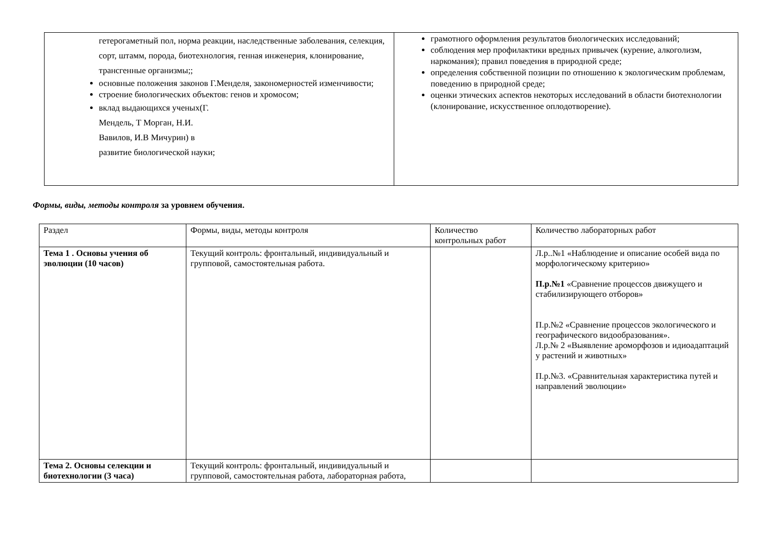| гетерогаметный пол, норма реакции, наследственные заболевания, селекция, сорт, штамм, порода, биотехнология, генная инженерия, клонирование, трансгенные организмы;; основные положения законов Г.Менделя, закономерностей изменчивости; строение биологических объектов: генов и хромосом; вклад выдающихся ученых(Г. Мендель, Т Морган, Н.И. Вавилов, И.В Мичурин) в развитие биологической науки; | грамотного оформления результатов биологических исследований; соблюдения мер профилактики вредных привычек (курение, алкоголизм, наркомания); правил поведения в природной среде; определения собственной позиции по отношению к экологическим проблемам, поведению в природной среде; оценки этических аспектов некоторых исследований в области биотехнологии (клонирование, искусственное оплодотворение). |
Формы, виды, методы контроля за уровнем обучения.
| Раздел | Формы, виды, методы контроля | Количество контрольных работ | Количество лабораторных работ |
| Тема 1 . Основы учения об эволюции (10 часов) | Текущий контроль: фронтальный, индивидуальный и групповой, самостоятельная работа. | | Л.р..№1 «Наблюдение и описание особей вида по морфологическому критерию» П.р.№1 «Сравнение процессов движущего и стабилизирующего отборов» П.р.№2 «Сравнение процессов экологического и географического видообразования». Л.р.№ 2 «Выявление ароморфозов и идиоадаптаций у растений и животных» П.р.№3. «Сравнительная характеристика путей и направлений эволюции» |
| Тема 2. Основы селекции и биотехнологии (3 часа) | Текущий контроль: фронтальный, индивидуальный и групповой, самостоятельная работа, лабораторная работа, | | |